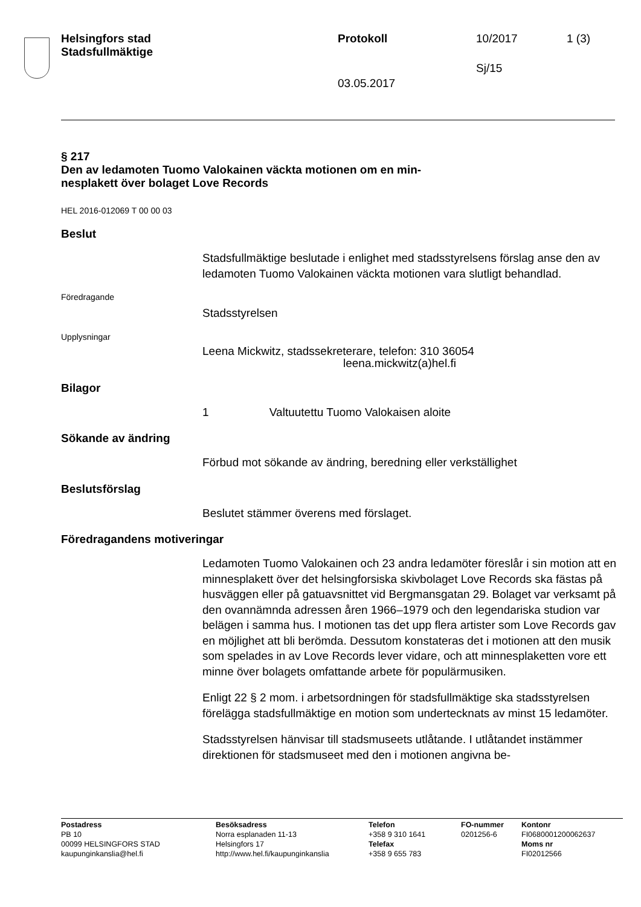Helsingfors stad
Stadsfullmäktige
Protokoll 10/2017 1 (3)
Sj/15
03.05.2017
§ 217
Den av ledamoten Tuomo Valokainen väckta motionen om en min-
nesplakett över bolaget Love Records
HEL 2016-012069 T 00 00 03
Beslut
Stadsfullmäktige beslutade i enlighet med stadsstyrelsens förslag anse den av ledamoten Tuomo Valokainen väckta motionen vara slutligt behandlad.
Föredragande
Stadsstyrelsen
Upplysningar
Leena Mickwitz, stadssekreterare, telefon: 310 36054
leena.mickwitz(a)hel.fi
Bilagor
1 Valtuutettu Tuomo Valokaisen aloite
Sökande av ändring
Förbud mot sökande av ändring, beredning eller verkställighet
Beslutsförslag
Beslutet stämmer överens med förslaget.
Föredragandens motiveringar
Ledamoten Tuomo Valokainen och 23 andra ledamöter föreslår i sin motion att en minnesplakett över det helsingforsiska skivbolaget Love Records ska fästas på husväggen eller på gatuavsnittet vid Bergmansgatan 29. Bolaget var verksamt på den ovannämnda adressen åren 1966–1979 och den legendariska studion var belägen i samma hus. I motionen tas det upp flera artister som Love Records gav en möjlighet att bli berömda. Dessutom konstateras det i motionen att den musik som spelades in av Love Records lever vidare, och att minnesplaketten vore ett minne över bolagets omfattande arbete för populärmusiken.
Enligt 22 § 2 mom. i arbetsordningen för stadsfullmäktige ska stadsstyrelsen förelägga stadsfullmäktige en motion som undertecknats av minst 15 ledamöter.
Stadsstyrelsen hänvisar till stadsmuseets utlåtande. I utlåtandet instämmer direktionen för stadsmuseet med den i motionen angivna be-
Postadress
PB 10
00099 HELSINGFORS STAD
kaupunginkanslia@hel.fi
Besöksadress
Norra esplanaden 11-13
Helsingfors 17
http://www.hel.fi/kaupunginkanslia
Telefon
+358 9 310 1641
Telefax
+358 9 655 783
FO-nummer
0201256-6
Kontonr
FI0680001200062637
Moms nr
FI02012566